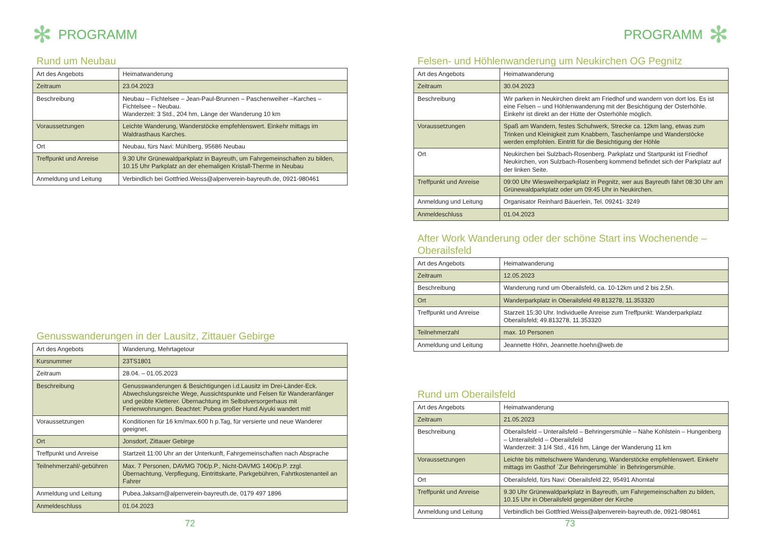✻ PROGRAMM
Rund um Neubau
| Art des Angebots | Heimatwanderung |
| Zeitraum | 23.04.2023 |
| Beschreibung | Neubau – Fichtelsee – Jean-Paul-Brunnen – Paschenweiher –Karches – Fichtelsee – Neubau. Wanderzeit: 3 Std., 204 hm, Länge der Wanderung 10 km |
| Voraussetzungen | Leichte Wanderung, Wanderstöcke empfehlenswert. Einkehr mittags im Waldrasthaus Karches. |
| Ort | Neubau, fürs Navi: Mühlberg, 95686 Neubau |
| Treffpunkt und Anreise | 9.30 Uhr Grünewaldparkplatz in Bayreuth, um Fahrgemeinschaften zu bilden, 10.15 Uhr Parkplatz an der ehemaligen Kristall-Therme in Neubau |
| Anmeldung und Leitung | Verbindlich bei Gottfried.Weiss@alpenverein-bayreuth.de, 0921-980461 |
Genusswanderungen in der Lausitz, Zittauer Gebirge
| Art des Angebots | Wanderung, Mehrtagetour |
| Kursnummer | 23TS1801 |
| Zeitraum | 28.04. – 01.05.2023 |
| Beschreibung | Genusswanderungen & Besichtigungen i.d.Lausitz im Drei-Länder-Eck. Abwechslungsreiche Wege, Aussichtspunkte und Felsen für Wanderanfänger und geübte Kletterer. Übernachtung im Selbstversorgerhaus mit Ferienwohnungen. Beachtet: Pubea großer Hund Aiyuki wandert mit! |
| Voraussetzungen | Konditionen für 16 km/max.600 h p.Tag, für versierte und neue Wanderer geeignet. |
| Ort | Jonsdorf, Zittauer Gebirge |
| Treffpunkt und Anreise | Startzeit 11:00 Uhr an der Unterkunft, Fahrgemeinschaften nach Absprache |
| Teilnehmerzahl/-gebühren | Max. 7 Personen, DAVMG 70€/p.P., Nicht-DAVMG 140€/p.P. zzgl. Übernachtung, Verpflegung, Eintrittskarte, Parkgebühren, Fahrtkostenanteil an Fahrer |
| Anmeldung und Leitung | Pubea.Jaksarn@alpenverein-bayreuth.de, 0179 497 1896 |
| Anmeldeschluss | 01.04.2023 |
72
PROGRAMM ✻
Felsen- und Höhlenwanderung um Neukirchen OG Pegnitz
| Art des Angebots | Heimatwanderung |
| Zeitraum | 30.04.2023 |
| Beschreibung | Wir parken in Neukirchen direkt am Friedhof und wandern von dort los. Es ist eine Felsen – und Höhlenwanderung mit der Besichtigung der Osterhöhle. Einkehr ist direkt an der Hütte der Osterhöhle möglich. |
| Voraussetzungen | Spaß am Wandern, festes Schuhwerk, Strecke ca. 12km lang, etwas zum Trinken und Kleinigkeit zum Knabbern, Taschenlampe und Wanderstöcke werden empfohlen. Eintritt für die Besichtigung der Höhle |
| Ort | Neukirchen bei Sulzbach-Rosenberg. Parkplatz und Startpunkt ist Friedhof Neukirchen, von Sulzbach-Rosenberg kommend befindet sich der Parkplatz auf der linken Seite. |
| Treffpunkt und Anreise | 09:00 Uhr Wiesweiherparkplatz in Pegnitz, wer aus Bayreuth fährt 08:30 Uhr am Grünewaldparkplatz oder um 09:45 Uhr in Neukirchen. |
| Anmeldung und Leitung | Organisator Reinhard Bäuerlein, Tel. 09241- 3249 |
| Anmeldeschluss | 01.04.2023 |
After Work Wanderung oder der schöne Start ins Wochenende – Oberailsfeld
| Art des Angebots | Heimatwanderung |
| Zeitraum | 12.05.2023 |
| Beschreibung | Wanderung rund um Oberailsfeld, ca. 10-12km und 2 bis 2,5h. |
| Ort | Wanderparkplatz in Oberailsfeld 49.813278, 11.353320 |
| Treffpunkt und Anreise | Starzeit 15:30 Uhr. Individuelle Anreise zum Treffpunkt: Wanderparkplatz Oberailsfeld; 49.813278, 11.353320 |
| Teilnehmerzahl | max. 10 Personen |
| Anmeldung und Leitung | Jeannette Höhn, Jeannette.hoehn@web.de |
Rund um Oberailsfeld
| Art des Angebots | Heimatwanderung |
| Zeitraum | 21.05.2023 |
| Beschreibung | Oberailsfeld – Unterailsfeld – Behringersmühle – Nähe Kohlstein – Hungenberg – Unterailsfeld – Oberailsfeld Wanderzeit: 3 1/4 Std., 416 hm, Länge der Wanderung 11 km |
| Voraussetzungen | Leichte bis mittelschwere Wanderung, Wanderstöcke empfehlenswert. Einkehr mittags im Gasthof ´Zur Behringersmühle´ in Behringersmühle. |
| Ort | Oberailsfeld, fürs Navi: Oberailsfeld 22, 95491 Ahorntal |
| Treffpunkt und Anreise | 9.30 Uhr Grünewaldparkplatz in Bayreuth, um Fahrgemeinschaften zu bilden, 10.15 Uhr in Oberailsfeld gegenüber der Kirche |
| Anmeldung und Leitung | Verbindlich bei Gottfried.Weiss@alpenverein-bayreuth.de, 0921-980461 |
73